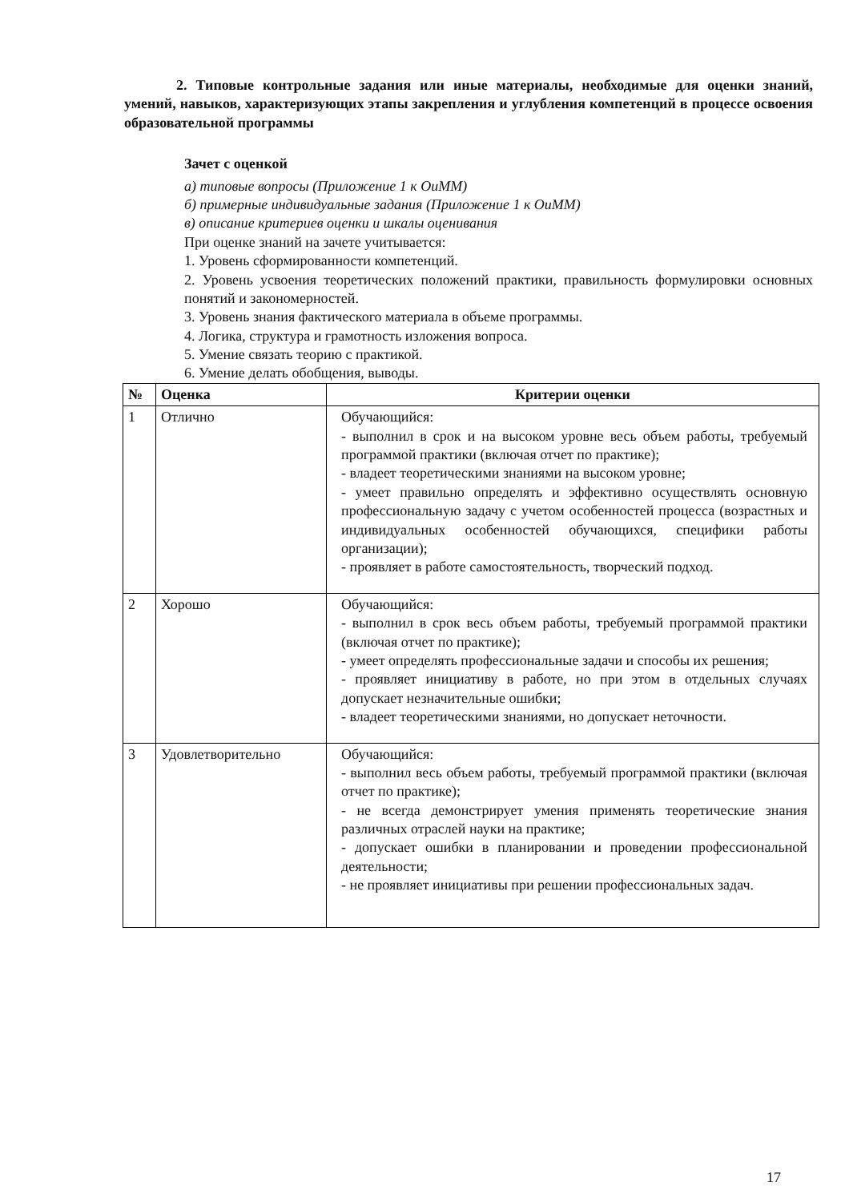2. Типовые контрольные задания или иные материалы, необходимые для оценки знаний, умений, навыков, характеризующих этапы закрепления и углубления компетенций в процессе освоения образовательной программы
Зачет с оценкой
а) типовые вопросы (Приложение 1 к ОиММ)
б) примерные индивидуальные задания (Приложение 1 к ОиММ)
в) описание критериев оценки и шкалы оценивания
При оценке знаний на зачете учитывается:
1. Уровень сформированности компетенций.
2. Уровень усвоения теоретических положений практики, правильность формулировки основных понятий и закономерностей.
3. Уровень знания фактического материала в объеме программы.
4. Логика, структура и грамотность изложения вопроса.
5. Умение связать теорию с практикой.
6. Умение делать обобщения, выводы.
| № | Оценка | Критерии оценки |
| --- | --- | --- |
| 1 | Отлично | Обучающийся: - выполнил в срок и на высоком уровне весь объем работы, требуемый программой практики (включая отчет по практике); - владеет теоретическими знаниями на высоком уровне; - умеет правильно определять и эффективно осуществлять основную профессиональную задачу с учетом особенностей процесса (возрастных и индивидуальных особенностей обучающихся, специфики работы организации); - проявляет в работе самостоятельность, творческий подход. |
| 2 | Хорошо | Обучающийся: - выполнил в срок весь объем работы, требуемый программой практики (включая отчет по практике); - умеет определять профессиональные задачи и способы их решения; - проявляет инициативу в работе, но при этом в отдельных случаях допускает незначительные ошибки; - владеет теоретическими знаниями, но допускает неточности. |
| 3 | Удовлетворительно | Обучающийся: - выполнил весь объем работы, требуемый программой практики (включая отчет по практике); - не всегда демонстрирует умения применять теоретические знания различных отраслей науки на практике; - допускает ошибки в планировании и проведении профессиональной деятельности; - не проявляет инициативы при решении профессиональных задач. |
17